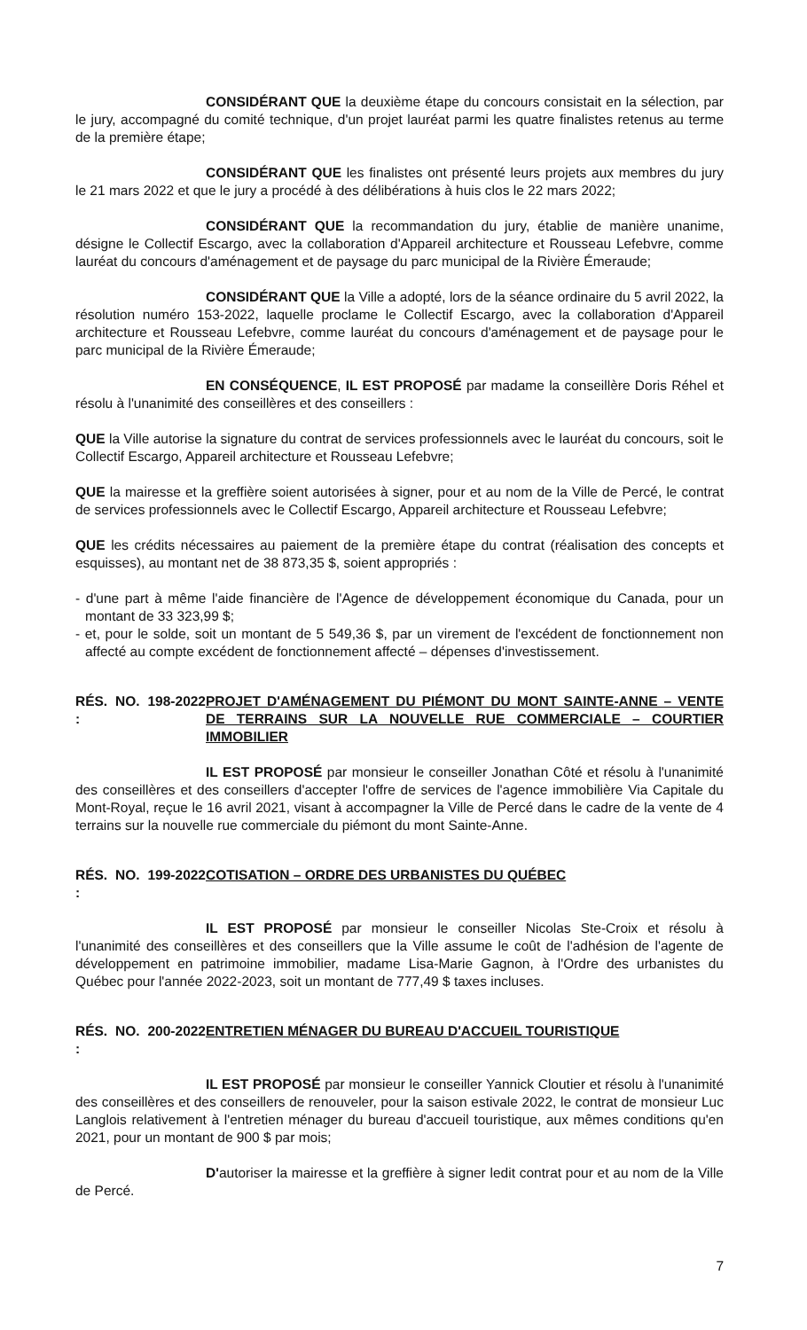CONSIDÉRANT QUE la deuxième étape du concours consistait en la sélection, par le jury, accompagné du comité technique, d'un projet lauréat parmi les quatre finalistes retenus au terme de la première étape;
CONSIDÉRANT QUE les finalistes ont présenté leurs projets aux membres du jury le 21 mars 2022 et que le jury a procédé à des délibérations à huis clos le 22 mars 2022;
CONSIDÉRANT QUE la recommandation du jury, établie de manière unanime, désigne le Collectif Escargo, avec la collaboration d'Appareil architecture et Rousseau Lefebvre, comme lauréat du concours d'aménagement et de paysage du parc municipal de la Rivière Émeraude;
CONSIDÉRANT QUE la Ville a adopté, lors de la séance ordinaire du 5 avril 2022, la résolution numéro 153-2022, laquelle proclame le Collectif Escargo, avec la collaboration d'Appareil architecture et Rousseau Lefebvre, comme lauréat du concours d'aménagement et de paysage pour le parc municipal de la Rivière Émeraude;
EN CONSÉQUENCE, IL EST PROPOSÉ par madame la conseillère Doris Réhel et résolu à l'unanimité des conseillères et des conseillers :
QUE la Ville autorise la signature du contrat de services professionnels avec le lauréat du concours, soit le Collectif Escargo, Appareil architecture et Rousseau Lefebvre;
QUE la mairesse et la greffière soient autorisées à signer, pour et au nom de la Ville de Percé, le contrat de services professionnels avec le Collectif Escargo, Appareil architecture et Rousseau Lefebvre;
QUE les crédits nécessaires au paiement de la première étape du contrat (réalisation des concepts et esquisses), au montant net de 38 873,35 $, soient appropriés :
- d'une part à même l'aide financière de l'Agence de développement économique du Canada, pour un montant de 33 323,99 $;
- et, pour le solde, soit un montant de 5 549,36 $, par un virement de l'excédent de fonctionnement non affecté au compte excédent de fonctionnement affecté – dépenses d'investissement.
RÉS. NO. 198-2022 : PROJET D'AMÉNAGEMENT DU PIÉMONT DU MONT SAINTE-ANNE – VENTE DE TERRAINS SUR LA NOUVELLE RUE COMMERCIALE – COURTIER IMMOBILIER
IL EST PROPOSÉ par monsieur le conseiller Jonathan Côté et résolu à l'unanimité des conseillères et des conseillers d'accepter l'offre de services de l'agence immobilière Via Capitale du Mont-Royal, reçue le 16 avril 2021, visant à accompagner la Ville de Percé dans le cadre de la vente de 4 terrains sur la nouvelle rue commerciale du piémont du mont Sainte-Anne.
RÉS. NO. 199-2022 : COTISATION – ORDRE DES URBANISTES DU QUÉBEC
IL EST PROPOSÉ par monsieur le conseiller Nicolas Ste-Croix et résolu à l'unanimité des conseillères et des conseillers que la Ville assume le coût de l'adhésion de l'agente de développement en patrimoine immobilier, madame Lisa-Marie Gagnon, à l'Ordre des urbanistes du Québec pour l'année 2022-2023, soit un montant de 777,49 $ taxes incluses.
RÉS. NO. 200-2022 : ENTRETIEN MÉNAGER DU BUREAU D'ACCUEIL TOURISTIQUE
IL EST PROPOSÉ par monsieur le conseiller Yannick Cloutier et résolu à l'unanimité des conseillères et des conseillers de renouveler, pour la saison estivale 2022, le contrat de monsieur Luc Langlois relativement à l'entretien ménager du bureau d'accueil touristique, aux mêmes conditions qu'en 2021, pour un montant de 900 $ par mois;
D'autoriser la mairesse et la greffière à signer ledit contrat pour et au nom de la Ville de Percé.
7